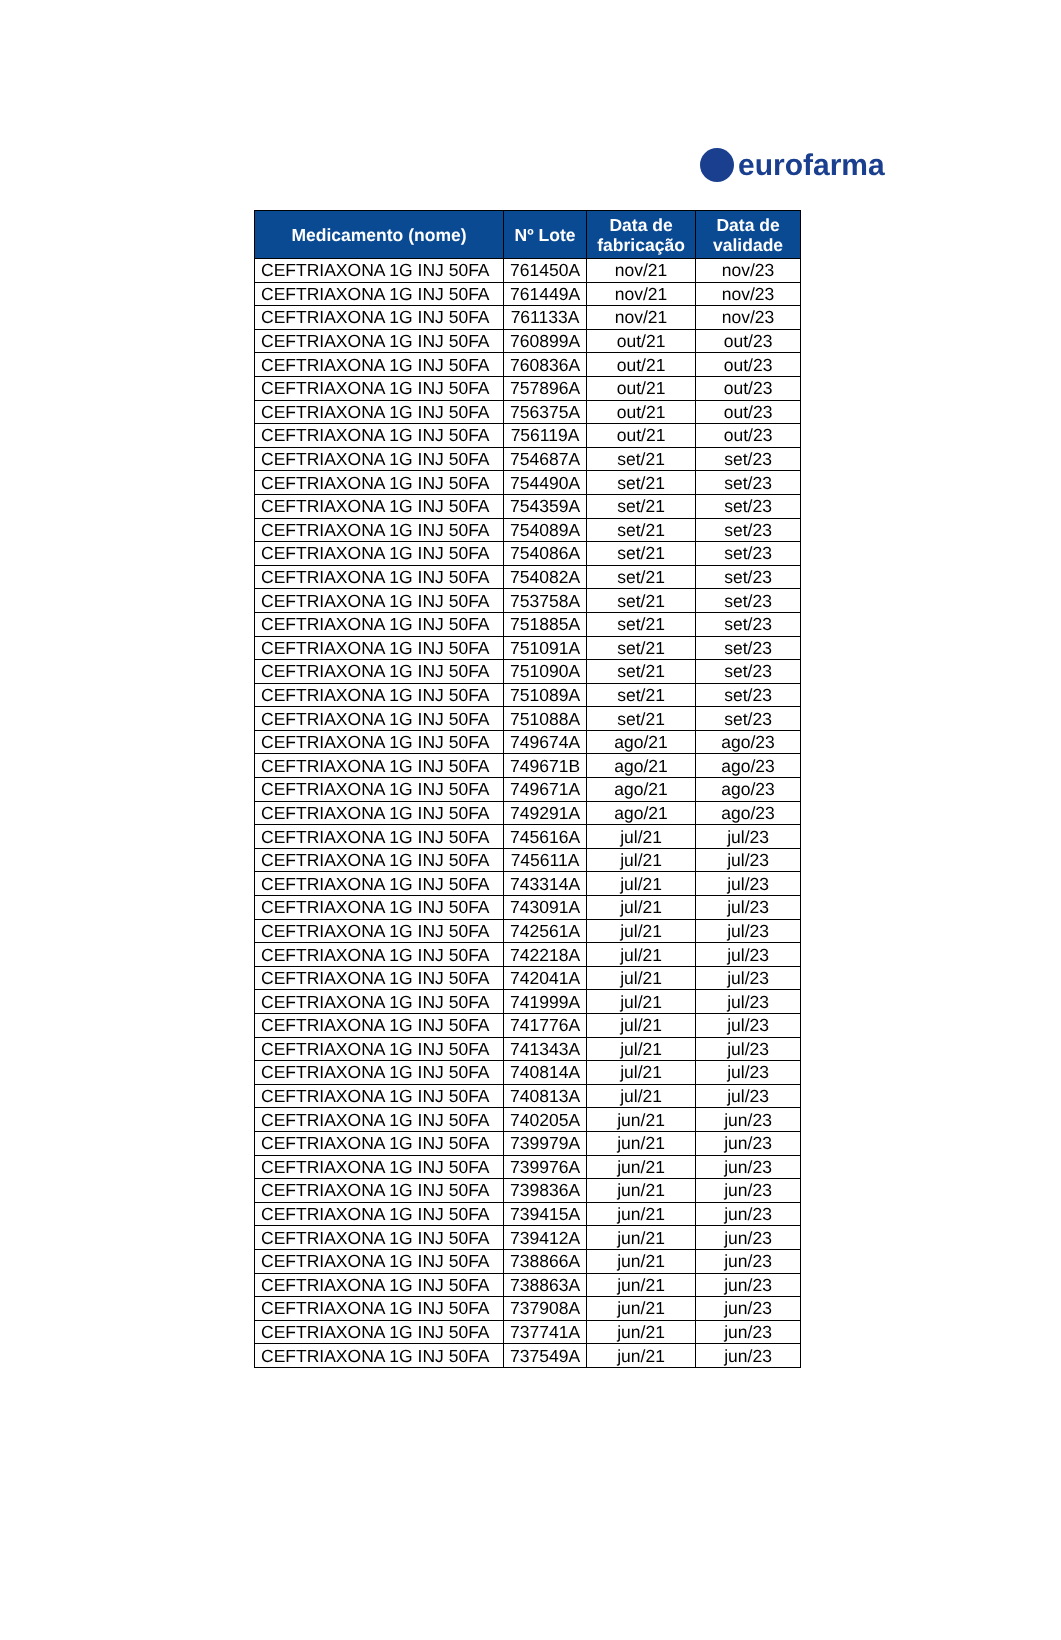eurofarma
| Medicamento (nome) | Nº Lote | Data de fabricação | Data de validade |
| --- | --- | --- | --- |
| CEFTRIAXONA 1G INJ 50FA | 761450A | nov/21 | nov/23 |
| CEFTRIAXONA 1G INJ 50FA | 761449A | nov/21 | nov/23 |
| CEFTRIAXONA 1G INJ 50FA | 761133A | nov/21 | nov/23 |
| CEFTRIAXONA 1G INJ 50FA | 760899A | out/21 | out/23 |
| CEFTRIAXONA 1G INJ 50FA | 760836A | out/21 | out/23 |
| CEFTRIAXONA 1G INJ 50FA | 757896A | out/21 | out/23 |
| CEFTRIAXONA 1G INJ 50FA | 756375A | out/21 | out/23 |
| CEFTRIAXONA 1G INJ 50FA | 756119A | out/21 | out/23 |
| CEFTRIAXONA 1G INJ 50FA | 754687A | set/21 | set/23 |
| CEFTRIAXONA 1G INJ 50FA | 754490A | set/21 | set/23 |
| CEFTRIAXONA 1G INJ 50FA | 754359A | set/21 | set/23 |
| CEFTRIAXONA 1G INJ 50FA | 754089A | set/21 | set/23 |
| CEFTRIAXONA 1G INJ 50FA | 754086A | set/21 | set/23 |
| CEFTRIAXONA 1G INJ 50FA | 754082A | set/21 | set/23 |
| CEFTRIAXONA 1G INJ 50FA | 753758A | set/21 | set/23 |
| CEFTRIAXONA 1G INJ 50FA | 751885A | set/21 | set/23 |
| CEFTRIAXONA 1G INJ 50FA | 751091A | set/21 | set/23 |
| CEFTRIAXONA 1G INJ 50FA | 751090A | set/21 | set/23 |
| CEFTRIAXONA 1G INJ 50FA | 751089A | set/21 | set/23 |
| CEFTRIAXONA 1G INJ 50FA | 751088A | set/21 | set/23 |
| CEFTRIAXONA 1G INJ 50FA | 749674A | ago/21 | ago/23 |
| CEFTRIAXONA 1G INJ 50FA | 749671B | ago/21 | ago/23 |
| CEFTRIAXONA 1G INJ 50FA | 749671A | ago/21 | ago/23 |
| CEFTRIAXONA 1G INJ 50FA | 749291A | ago/21 | ago/23 |
| CEFTRIAXONA 1G INJ 50FA | 745616A | jul/21 | jul/23 |
| CEFTRIAXONA 1G INJ 50FA | 745611A | jul/21 | jul/23 |
| CEFTRIAXONA 1G INJ 50FA | 743314A | jul/21 | jul/23 |
| CEFTRIAXONA 1G INJ 50FA | 743091A | jul/21 | jul/23 |
| CEFTRIAXONA 1G INJ 50FA | 742561A | jul/21 | jul/23 |
| CEFTRIAXONA 1G INJ 50FA | 742218A | jul/21 | jul/23 |
| CEFTRIAXONA 1G INJ 50FA | 742041A | jul/21 | jul/23 |
| CEFTRIAXONA 1G INJ 50FA | 741999A | jul/21 | jul/23 |
| CEFTRIAXONA 1G INJ 50FA | 741776A | jul/21 | jul/23 |
| CEFTRIAXONA 1G INJ 50FA | 741343A | jul/21 | jul/23 |
| CEFTRIAXONA 1G INJ 50FA | 740814A | jul/21 | jul/23 |
| CEFTRIAXONA 1G INJ 50FA | 740813A | jul/21 | jul/23 |
| CEFTRIAXONA 1G INJ 50FA | 740205A | jun/21 | jun/23 |
| CEFTRIAXONA 1G INJ 50FA | 739979A | jun/21 | jun/23 |
| CEFTRIAXONA 1G INJ 50FA | 739976A | jun/21 | jun/23 |
| CEFTRIAXONA 1G INJ 50FA | 739836A | jun/21 | jun/23 |
| CEFTRIAXONA 1G INJ 50FA | 739415A | jun/21 | jun/23 |
| CEFTRIAXONA 1G INJ 50FA | 739412A | jun/21 | jun/23 |
| CEFTRIAXONA 1G INJ 50FA | 738866A | jun/21 | jun/23 |
| CEFTRIAXONA 1G INJ 50FA | 738863A | jun/21 | jun/23 |
| CEFTRIAXONA 1G INJ 50FA | 737908A | jun/21 | jun/23 |
| CEFTRIAXONA 1G INJ 50FA | 737741A | jun/21 | jun/23 |
| CEFTRIAXONA 1G INJ 50FA | 737549A | jun/21 | jun/23 |